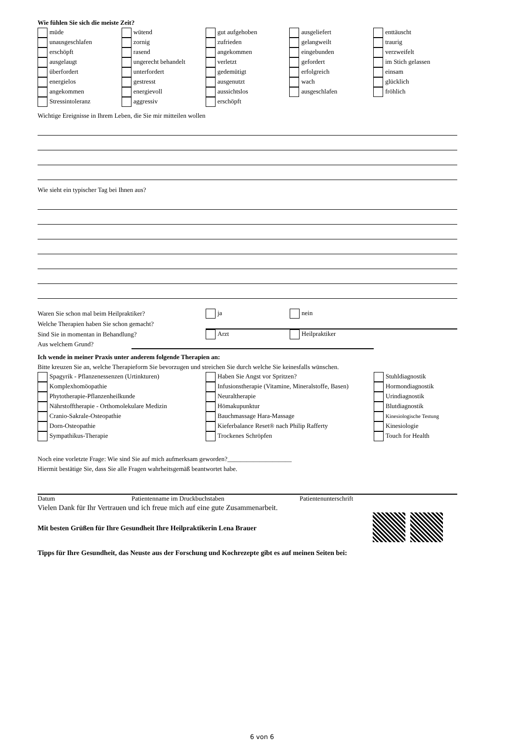Wie fühlen Sie sich die meiste Zeit?
| müde | wütend | gut aufgehoben | ausgeliefert | enttäuscht |
| unausgeschlafen | zornig | zufrieden | gelangweilt | traurig |
| erschöpft | rasend | angekommen | eingebunden | verzweifelt |
| ausgelaugt | ungerecht behandelt | verletzt | gefordert | im Stich gelassen |
| überfordert | unterfordert | gedemütigt | erfolgreich | einsam |
| energielos | gestresst | ausgenutzt | wach | glücklich |
| angekommen | energievoll | aussichtslos | ausgeschlafen | fröhlich |
| Stressintoleranz | aggressiv | erschöpft | | |
Wichtige Ereignisse in Ihrem Leben, die Sie mir mitteilen wollen
Wie sieht ein typischer Tag bei Ihnen aus?
| Waren Sie schon mal beim Heilpraktiker? | ja | nein |
| Welche Therapien haben Sie schon gemacht? | | |
| Sind Sie in momentan in Behandlung? | Arzt | Heilpraktiker |
| Aus welchem Grund? | | |
Ich wende in meiner Praxis unter anderem folgende Therapien an:
Bitte kreuzen Sie an, welche Therapieform Sie bevorzugen und streichen Sie durch welche Sie keinesfalls wünschen.
| Spagyrik - Pflanzenessenzen (Urtinkturen) | Haben Sie Angst vor Spritzen? | Stuhldiagnostik |
| Komplexhomöopathie | Infusionstherapie (Vitamine, Mineralstoffe, Basen) | Hormondiagnostik |
| Phytotherapie-Pflanzenheilkunde | Neuraltherapie | Urindiagnostik |
| Nährstofftherapie - Orthomolekulare Medizin | Hömakupunktur | Blutdiagnostik |
| Cranio-Sakrale-Osteopathie | Bauchmassage Hara-Massage | Kinesiologische Testung |
| Dorn-Osteopathie | Kieferbalance Reset® nach Philip Rafferty | Kinesiologie |
| Sympathikus-Therapie | Trockenes Schröpfen | Touch for Health |
Noch eine vorletzte Frage: Wie sind Sie auf mich aufmerksam geworden?____________________
Hiermit bestätige Sie, dass Sie alle Fragen wahrheitsgemäß beantwortet habe.
Datum Patientenname im Druckbuchstaben Patientenunterschrift
Vielen Dank für Ihr Vertrauen und ich freue mich auf eine gute Zusammenarbeit.
Mit besten Grüßen für Ihre Gesundheit Ihre Heilpraktikerin Lena Brauer
Tipps für Ihre Gesundheit, das Neuste aus der Forschung und Kochrezepte gibt es auf meinen Seiten bei:
6 von 6